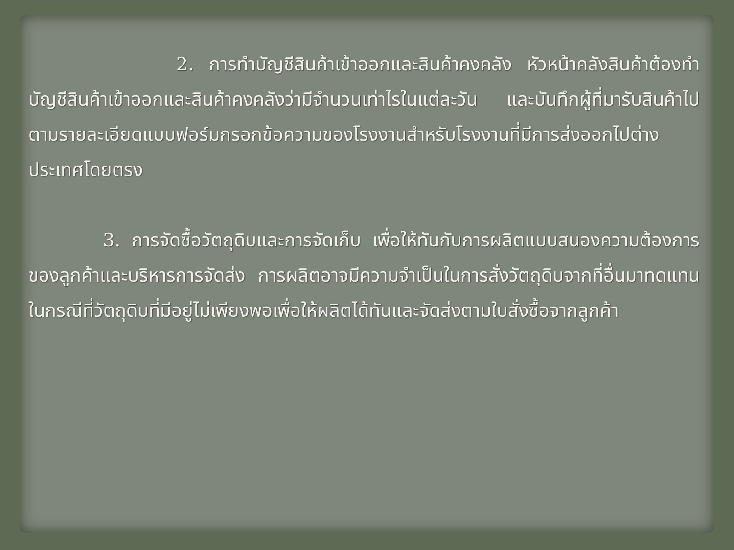2. การทำบัญชีสินค้าเข้าออกและสินค้าคงคลัง หัวหน้าคลังสินค้าต้องทำบัญชีสินค้าเข้าออกและสินค้าคงคลังว่ามีจำนวนเท่าไรในแต่ละวัน และบันทึกผู้ที่มารับสินค้าไปตามรายละเอียดแบบฟอร์มกรอกข้อความของโรงงานสำหรับโรงงานที่มีการส่งออกไปต่างประเทศโดยตรง
    3. การจัดซื้อวัตถุดิบและการจัดเก็บ เพื่อให้ทันกับการผลิตแบบสนองความต้องการของลูกค้าและบริหารการจัดส่ง การผลิตอาจมีความจำเป็นในการสั่งวัตถุดิบจากที่อื่นมาทดแทน ในกรณีที่วัตถุดิบที่มีอยู่ไม่เพียงพอเพื่อให้ผลิตได้ทันและจัดส่งตามใบสั่งซื้อจากลูกค้า